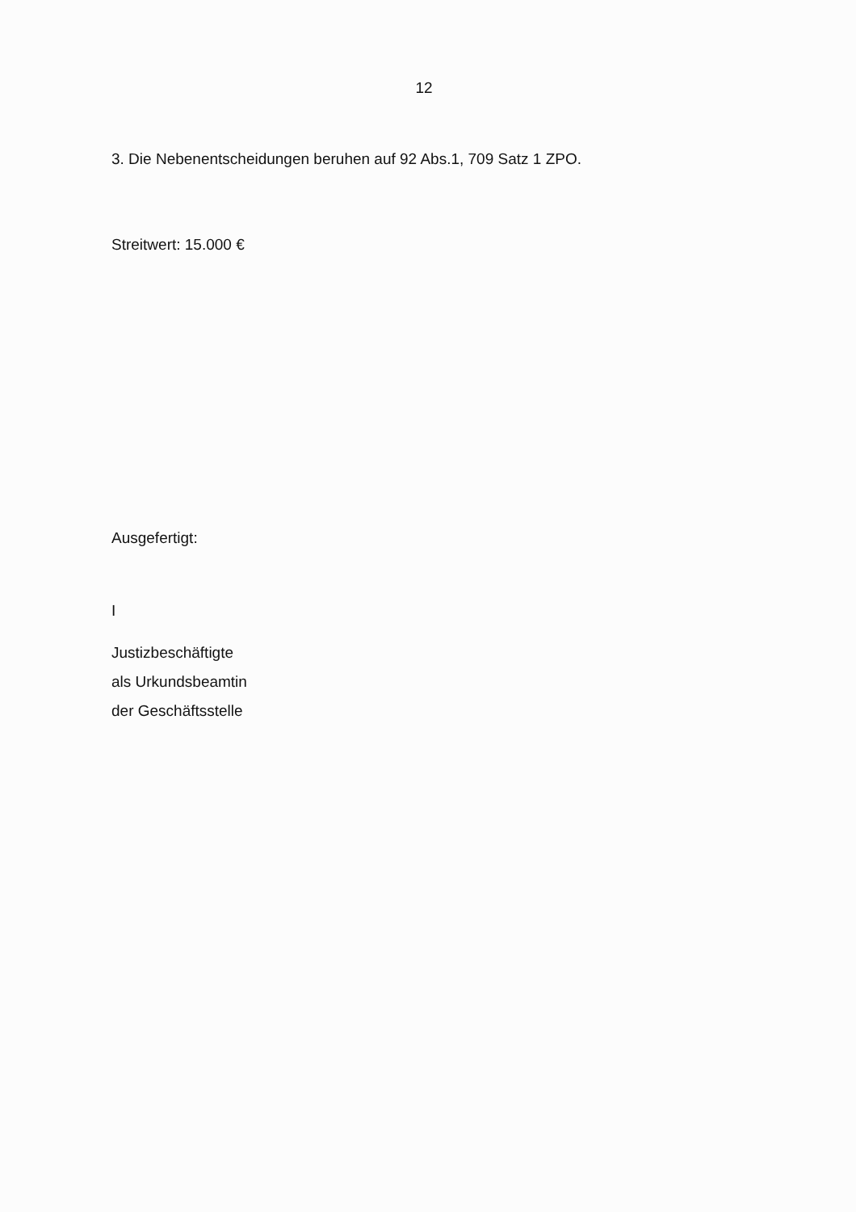12
3. Die Nebenentscheidungen beruhen auf 92 Abs.1, 709 Satz 1 ZPO.
Streitwert: 15.000 €
Ausgefertigt:
I
Justizbeschäftigte
als Urkundsbeamtin
der Geschäftsstelle